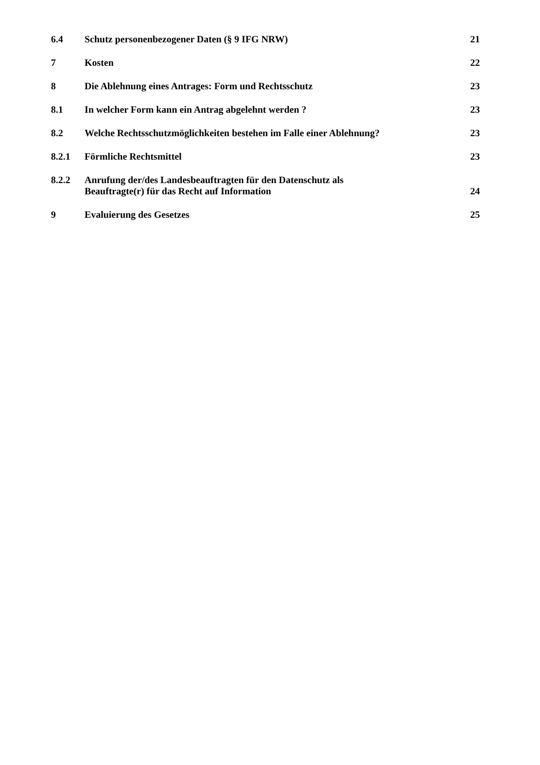6.4 Schutz personenbezogener Daten (§ 9 IFG NRW) 21
7 Kosten 22
8 Die Ablehnung eines Antrages: Form und Rechtsschutz 23
8.1 In welcher Form kann ein Antrag abgelehnt werden ? 23
8.2 Welche Rechtsschutzmöglichkeiten bestehen im Falle einer Ablehnung? 23
8.2.1 Förmliche Rechtsmittel 23
8.2.2 Anrufung der/des Landesbeauftragten für den Datenschutz als
Beauftragte(r) für das Recht auf Information 24
9 Evaluierung des Gesetzes 25